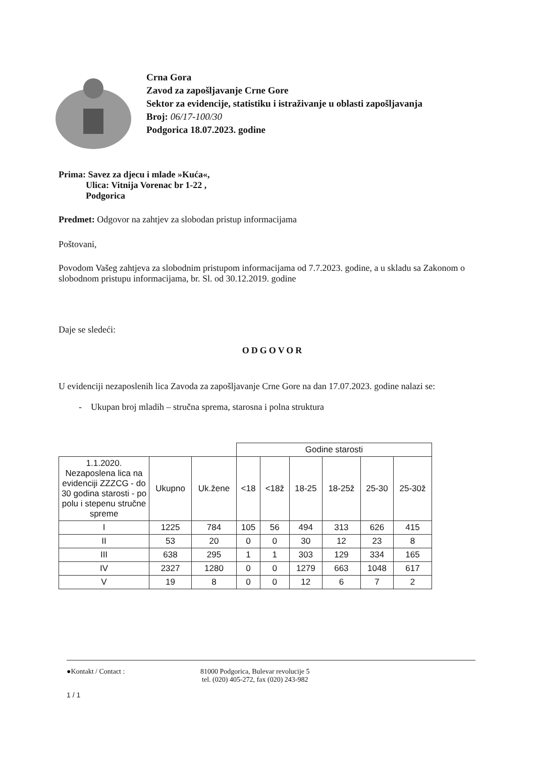Crna Gora
Zavod za zapošljavanje Crne Gore
Sektor za evidencije, statistiku i istraživanje u oblasti zapošljavanja
Broj: 06/17-100/30
Podgorica 18.07.2023. godine
Prima: Savez za djecu i mlade »Kuća«,
Ulica: Vitnija Vorenac br 1-22 ,
Podgorica
Predmet: Odgovor na zahtjev za slobodan pristup informacijama
Poštovani,
Povodom Vašeg zahtjeva za slobodnim pristupom informacijama od 7.7.2023. godine, a u skladu sa Zakonom o slobodnom pristupu informacijama, br. Sl. od 30.12.2019. godine
Daje se sledeći:
ODGOVOR
U evidenciji nezaposlenih lica Zavoda za zapošljavanje Crne Gore na dan 17.07.2023. godine nalazi se:
- Ukupan broj mladih – stručna sprema, starosna i polna struktura
| | | | Godine starosti | | | | | |
| 1.1.2020. Nezaposlena lica na evidenciji ZZZCG - do 30 godina starosti - po polu i stepenu stručne spreme | Ukupno | Uk.žene | <18 | <18ž | 18-25 | 18-25ž | 25-30 | 25-30ž |
| I | 1225 | 784 | 105 | 56 | 494 | 313 | 626 | 415 |
| II | 53 | 20 | 0 | 0 | 30 | 12 | 23 | 8 |
| III | 638 | 295 | 1 | 1 | 303 | 129 | 334 | 165 |
| IV | 2327 | 1280 | 0 | 0 | 1279 | 663 | 1048 | 617 |
| V | 19 | 8 | 0 | 0 | 12 | 6 | 7 | 2 |
●Kontakt / Contact : 81000 Podgorica, Bulevar revolucije 5
tel. (020) 405-272, fax (020) 243-982
1 / 1